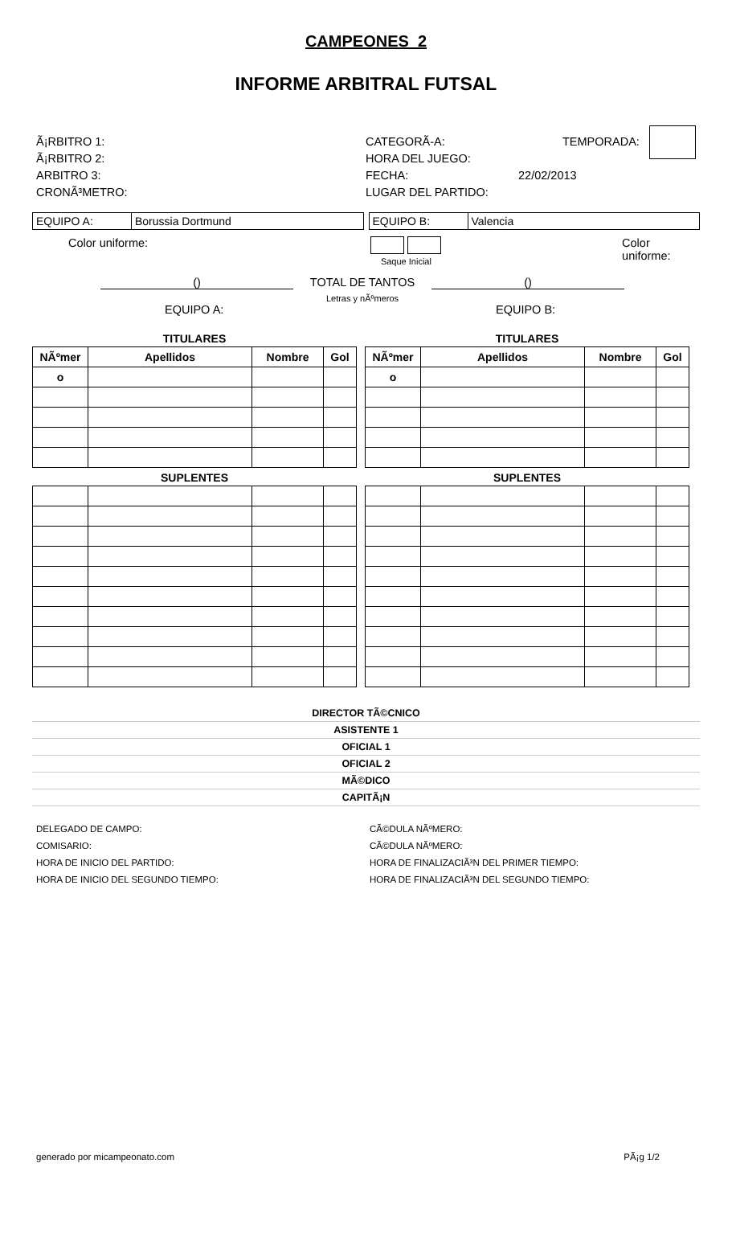CAMPEONES_2
INFORME ARBITRAL FUTSAL
Ã¡RBITRO 1: CATEGORÃ-A: TEMPORADA:
Ã¡RBITRO 2: HORA DEL JUEGO:
ARBITRO 3: FECHA: 22/02/2013
CRONÃ³METRO: LUGAR DEL PARTIDO:
EQUIPO A: Borussia Dortmund EQUIPO B: Valencia
Color uniforme:
Saque Inicial
Color uniforme:
() TOTAL DE TANTOS
Letras y nÃºmeros
()
EQUIPO A: EQUIPO B:
TITULARES
| NÃºmer | Apellidos | Nombre | Gol |
| --- | --- | --- | --- |
| o | | | |
TITULARES
| NÃºmer | Apellidos | Nombre | Gol |
| --- | --- | --- | --- |
| o | | | |
SUPLENTES SUPLENTES
DIRECTOR TÃ©CNICO
ASISTENTE 1
OFICIAL 1
OFICIAL 2
MÃ©DICO
CAPITÃ¡N
DELEGADO DE CAMPO: CÃ©DULA NÃºMERO:
COMISARIO: CÃ©DULA NÃºMERO:
HORA DE INICIO DEL PARTIDO: HORA DE FINALIZACIÃ³N DEL PRIMER TIEMPO:
HORA DE INICIO DEL SEGUNDO TIEMPO: HORA DE FINALIZACIÃ³N DEL SEGUNDO TIEMPO:
generado por micampeonato.com PÃ¡g 1/2